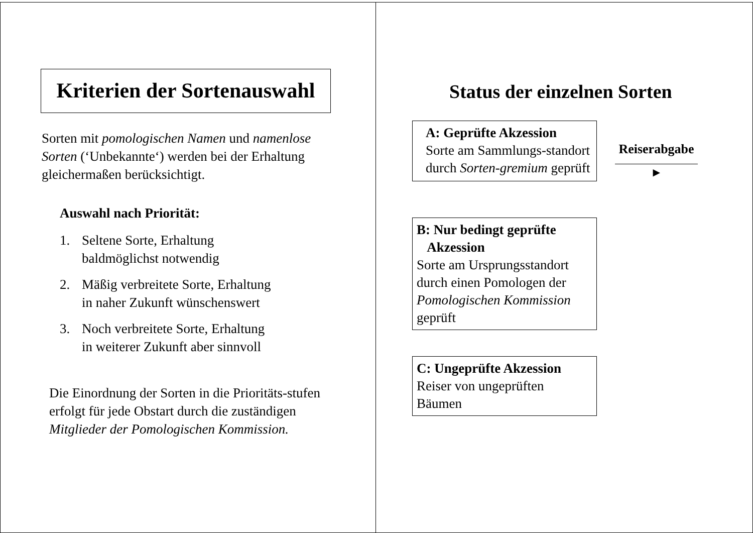Kriterien der Sortenauswahl
Sorten mit pomologischen Namen und namenlose Sorten (‘Unbekannte‘) werden bei der Erhaltung gleichermaßen berücksichtigt.
Auswahl nach Priorität:
1. Seltene Sorte, Erhaltung
baldmöglichst notwendig
2. Mäßig verbreitete Sorte, Erhaltung
in naher Zukunft wünschenswert
3. Noch verbreitete Sorte, Erhaltung
in weiterer Zukunft aber sinnvoll
Die Einordnung der Sorten in die Prioritäts-stufen erfolgt für jede Obstart durch die zuständigen Mitglieder der Pomologischen Kommission.
Status der einzelnen Sorten
A: Geprüfte Akzession
Sorte am Sammlungs-standort durch Sorten-gremium geprüft
Reiserabgabe
▸
B: Nur bedingt geprüfte
Akzession
Sorte am Ursprungsstandort durch einen Pomologen der Pomologischen Kommission geprüft
C: Ungeprüfte Akzession
Reiser von ungeprüften Bäumen